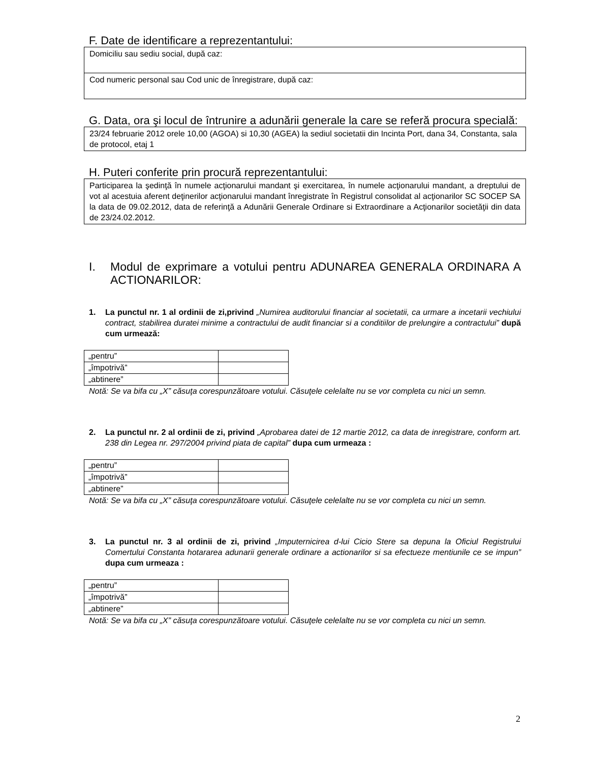F. Date de identificare a reprezentantului:
Domiciliu sau sediu social, după caz:
Cod numeric personal sau Cod unic de înregistrare, după caz:
G. Data, ora şi locul de întrunire a adunării generale la care se referă procura specială:
23/24 februarie 2012 orele 10,00 (AGOA) si 10,30 (AGEA) la sediul societatii din Incinta Port, dana 34, Constanta, sala de protocol, etaj 1
H. Puteri conferite prin procură reprezentantului:
Participarea la şedinţă în numele acţionarului mandant şi exercitarea, în numele acţionarului mandant, a dreptului de vot al acestuia aferent deţinerilor acţionarului mandant înregistrate în Registrul consolidat al acţionarilor SC SOCEP SA la data de 09.02.2012, data de referinţă a Adunării Generale Ordinare si Extraordinare a Acţionarilor societăţii din data de 23/24.02.2012.
I. Modul de exprimare a votului pentru ADUNAREA GENERALA ORDINARA A ACTIONARILOR:
1. La punctul nr. 1 al ordinii de zi,privind „Numirea auditorului financiar al societatii, ca urmare a incetarii vechiului contract, stabilirea duratei minime a contractului de audit financiar si a conditiilor de prelungire a contractului” după cum urmează:
| „pentru” | |
| „împotrivă” | |
| „abtinere” | |
Notă: Se va bifa cu „X” căsuţa corespunzătoare votului. Căsuţele celelalte nu se vor completa cu nici un semn.
2. La punctul nr. 2 al ordinii de zi, privind „Aprobarea datei de 12 martie 2012, ca data de inregistrare, conform art. 238 din Legea nr. 297/2004 privind piata de capital” dupa cum urmeaza :
| „pentru” | |
| „împotrivă” | |
| „abtinere” | |
Notă: Se va bifa cu „X” căsuţa corespunzătoare votului. Căsuţele celelalte nu se vor completa cu nici un semn.
3. La punctul nr. 3 al ordinii de zi, privind „Imputernicirea d-lui Cicio Stere sa depuna la Oficiul Registrului Comertului Constanta hotararea adunarii generale ordinare a actionarilor si sa efectueze mentiunile ce se impun” dupa cum urmeaza :
| „pentru” | |
| „împotrivă” | |
| „abtinere” | |
Notă: Se va bifa cu „X” căsuţa corespunzătoare votului. Căsuţele celelalte nu se vor completa cu nici un semn.
2